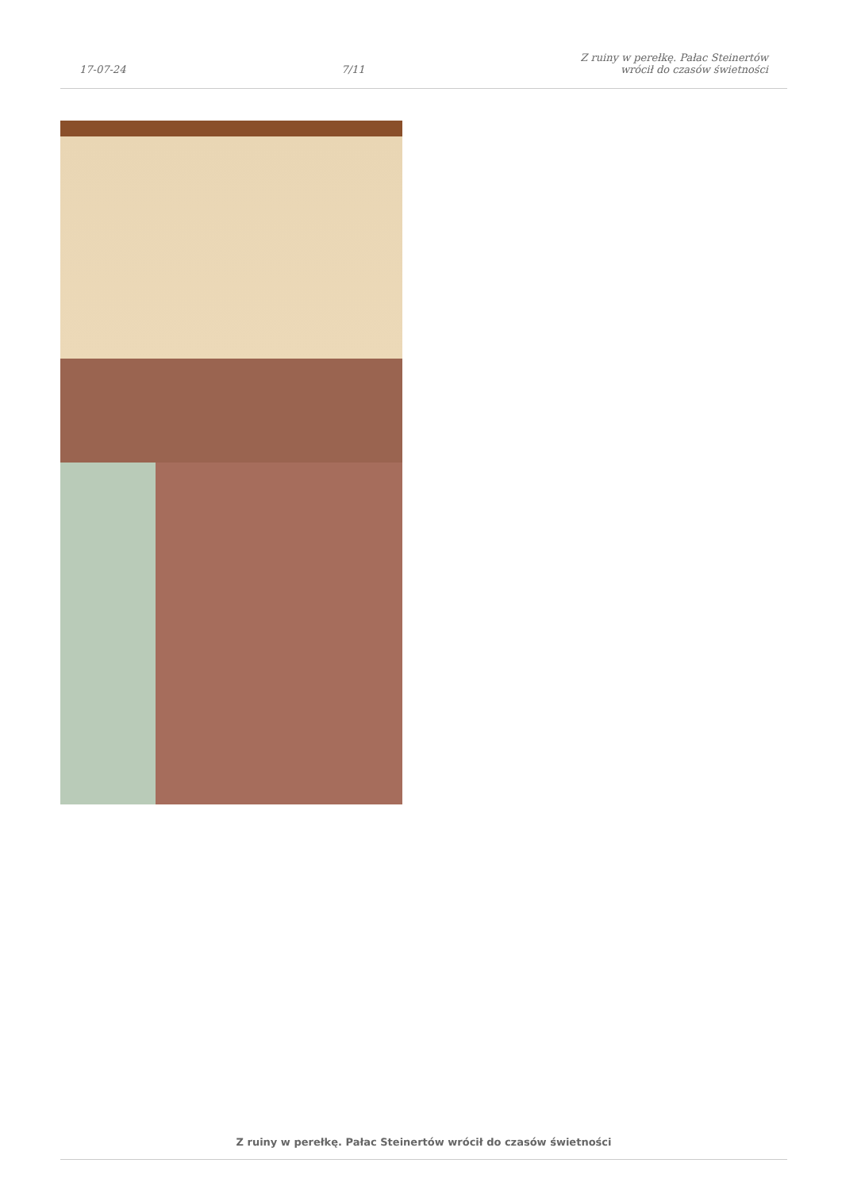17-07-24 7/11 Z ruiny w perełkę. Pałac Steinertów
wrócił do czasów świetności
Z ruiny w perełkę. Pałac Steinertów wrócił do czasów świetności